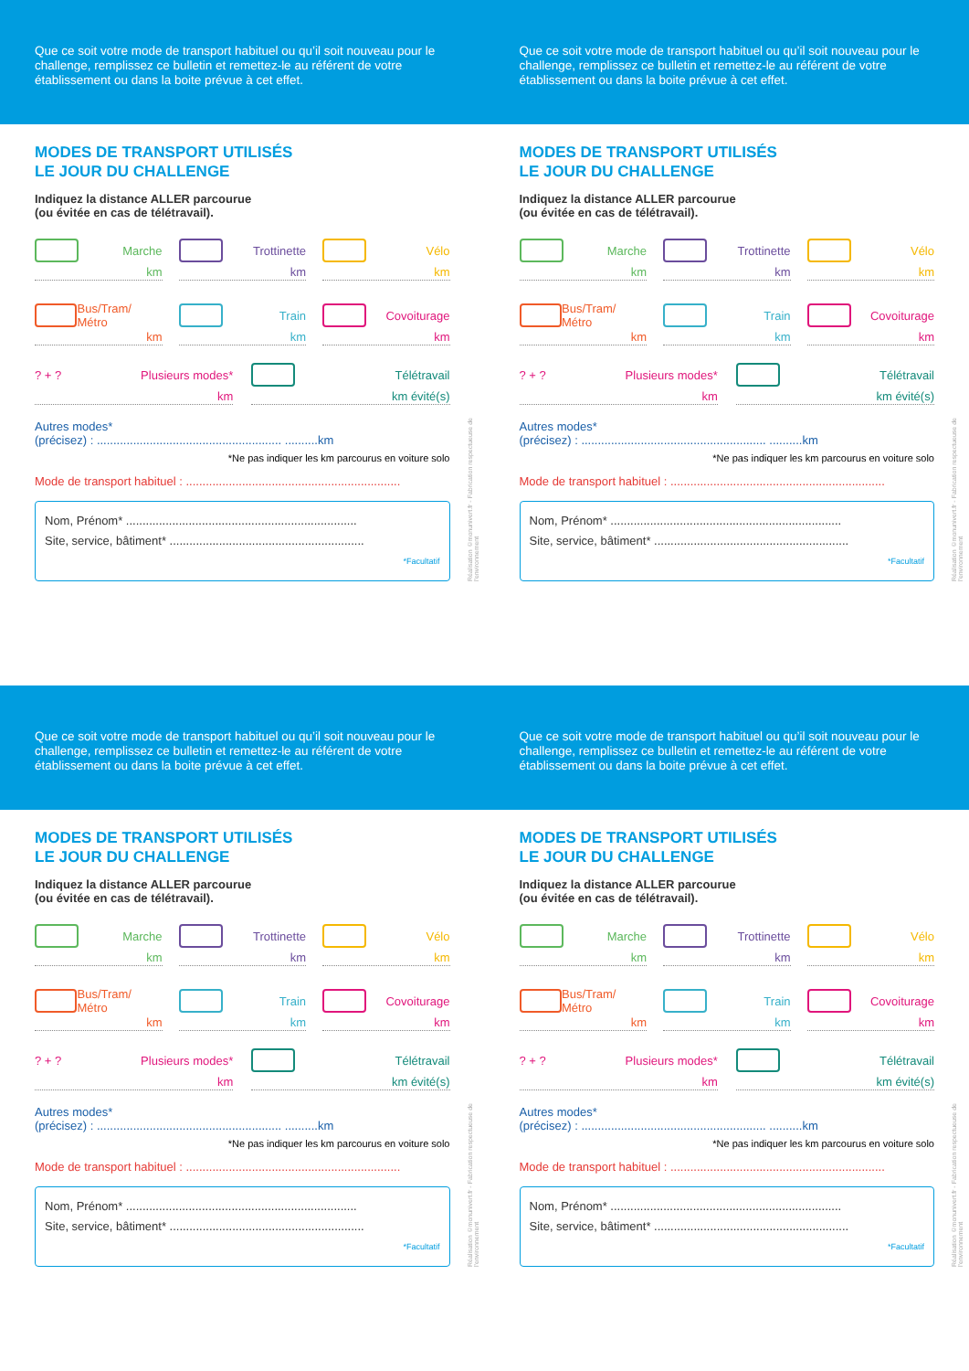Que ce soit votre mode de transport habituel ou qu’il soit nouveau pour le challenge, remplissez ce bulletin et remettez-le au référent de votre établissement ou dans la boite prévue à cet effet.
Que ce soit votre mode de transport habituel ou qu’il soit nouveau pour le challenge, remplissez ce bulletin et remettez-le au référent de votre établissement ou dans la boite prévue à cet effet.
MODES DE TRANSPORT UTILISÉS
LE JOUR DU CHALLENGE
Indiquez la distance ALLER parcourue
(ou évitée en cas de télétravail).
Marche
km
Trottinette
km
Vélo
km
Bus/Tram/ Métro
km
Train
km
Covoiturage
km
? + ? Plusieurs modes*
km
Télétravail
km évité(s)
Autres modes*
(précisez) : ........................................................ ..........km
*Ne pas indiquer les km parcourus en voiture solo
Mode de transport habituel : .................................................................
Nom, Prénom* ......................................................................
Site, service, bâtiment* ...........................................................
*Facultatif
Réalisation ©monunivert.fr - Fabrication respectueuse de l'environnement
MODES DE TRANSPORT UTILISÉS
LE JOUR DU CHALLENGE
Indiquez la distance ALLER parcourue
(ou évitée en cas de télétravail).
Marche
km
Trottinette
km
Vélo
km
Bus/Tram/ Métro
km
Train
km
Covoiturage
km
? + ? Plusieurs modes*
km
Télétravail
km évité(s)
Autres modes*
(précisez) : ........................................................ ..........km
*Ne pas indiquer les km parcourus en voiture solo
Mode de transport habituel : .................................................................
Nom, Prénom* ......................................................................
Site, service, bâtiment* ...........................................................
*Facultatif
Réalisation ©monunivert.fr - Fabrication respectueuse de l'environnement
Que ce soit votre mode de transport habituel ou qu’il soit nouveau pour le challenge, remplissez ce bulletin et remettez-le au référent de votre établissement ou dans la boite prévue à cet effet.
Que ce soit votre mode de transport habituel ou qu’il soit nouveau pour le challenge, remplissez ce bulletin et remettez-le au référent de votre établissement ou dans la boite prévue à cet effet.
MODES DE TRANSPORT UTILISÉS
LE JOUR DU CHALLENGE
Indiquez la distance ALLER parcourue
(ou évitée en cas de télétravail).
Marche
km
Trottinette
km
Vélo
km
Bus/Tram/ Métro
km
Train
km
Covoiturage
km
? + ? Plusieurs modes*
km
Télétravail
km évité(s)
Autres modes*
(précisez) : ........................................................ ..........km
*Ne pas indiquer les km parcourus en voiture solo
Mode de transport habituel : .................................................................
Nom, Prénom* ......................................................................
Site, service, bâtiment* ...........................................................
*Facultatif
Réalisation ©monunivert.fr - Fabrication respectueuse de l'environnement
MODES DE TRANSPORT UTILISÉS
LE JOUR DU CHALLENGE
Indiquez la distance ALLER parcourue
(ou évitée en cas de télétravail).
Marche
km
Trottinette
km
Vélo
km
Bus/Tram/ Métro
km
Train
km
Covoiturage
km
? + ? Plusieurs modes*
km
Télétravail
km évité(s)
Autres modes*
(précisez) : ........................................................ ..........km
*Ne pas indiquer les km parcourus en voiture solo
Mode de transport habituel : .................................................................
Nom, Prénom* ......................................................................
Site, service, bâtiment* ...........................................................
*Facultatif
Réalisation ©monunivert.fr - Fabrication respectueuse de l'environnement